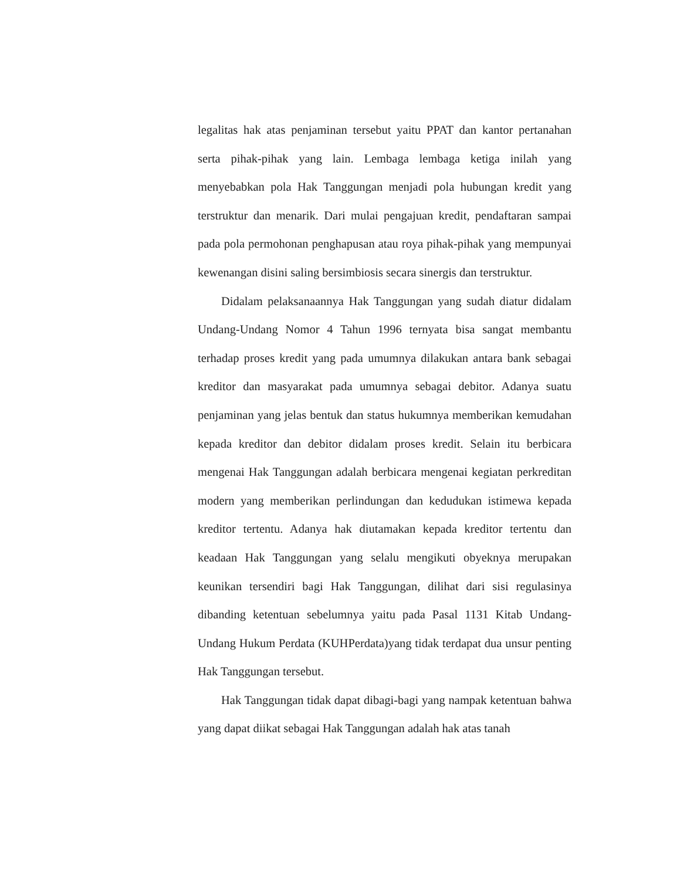legalitas hak atas penjaminan tersebut yaitu PPAT dan kantor pertanahan serta pihak-pihak yang lain. Lembaga lembaga ketiga inilah yang menyebabkan pola Hak Tanggungan menjadi pola hubungan kredit yang terstruktur dan menarik. Dari mulai pengajuan kredit, pendaftaran sampai pada pola permohonan penghapusan atau roya pihak-pihak yang mempunyai kewenangan disini saling bersimbiosis secara sinergis dan terstruktur.
Didalam pelaksanaannya Hak Tanggungan yang sudah diatur didalam Undang-Undang Nomor 4 Tahun 1996 ternyata bisa sangat membantu terhadap proses kredit yang pada umumnya dilakukan antara bank sebagai kreditor dan masyarakat pada umumnya sebagai debitor. Adanya suatu penjaminan yang jelas bentuk dan status hukumnya memberikan kemudahan kepada kreditor dan debitor didalam proses kredit. Selain itu berbicara mengenai Hak Tanggungan adalah berbicara mengenai kegiatan perkreditan modern yang memberikan perlindungan dan kedudukan istimewa kepada kreditor tertentu. Adanya hak diutamakan kepada kreditor tertentu dan keadaan Hak Tanggungan yang selalu mengikuti obyeknya merupakan keunikan tersendiri bagi Hak Tanggungan, dilihat dari sisi regulasinya dibanding ketentuan sebelumnya yaitu pada Pasal 1131 Kitab Undang-Undang Hukum Perdata (KUHPerdata)yang tidak terdapat dua unsur penting Hak Tanggungan tersebut.
Hak Tanggungan tidak dapat dibagi-bagi yang nampak ketentuan bahwa yang dapat diikat sebagai Hak Tanggungan adalah hak atas tanah